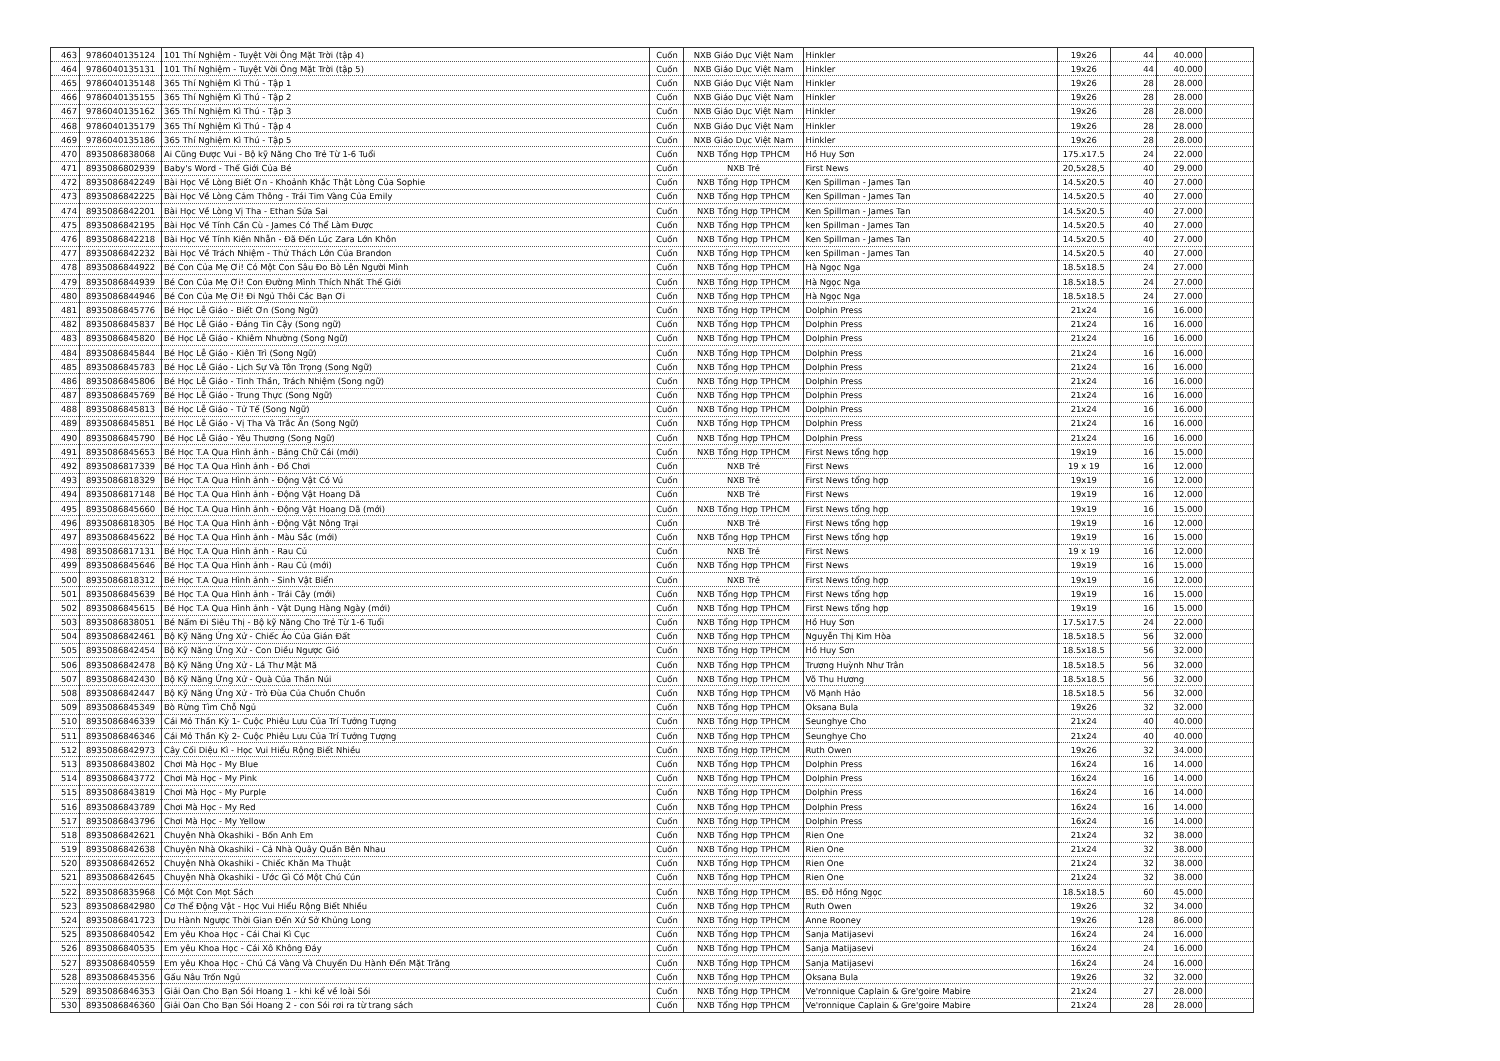| 463 | 9786040135124 | 101 Thí Nghiệm - Tuyệt Vời Ông Mặt Trời (tập 4) | Cuốn | NXB Giáo Dục Việt Nam | Hinkler | 19x26 | 44 | 40.000 | |
| 464 | 9786040135131 | 101 Thí Nghiệm - Tuyệt Vời Ông Mặt Trời (tập 5) | Cuốn | NXB Giáo Dục Việt Nam | Hinkler | 19x26 | 44 | 40.000 | |
| 465 | 9786040135148 | 365 Thí Nghiệm Kì Thú - Tập 1 | Cuốn | NXB Giáo Dục Việt Nam | Hinkler | 19x26 | 28 | 28.000 | |
| 466 | 9786040135155 | 365 Thí Nghiệm Kì Thú - Tập 2 | Cuốn | NXB Giáo Dục Việt Nam | Hinkler | 19x26 | 28 | 28.000 | |
| 467 | 9786040135162 | 365 Thí Nghiệm Kì Thú - Tập 3 | Cuốn | NXB Giáo Dục Việt Nam | Hinkler | 19x26 | 28 | 28.000 | |
| 468 | 9786040135179 | 365 Thí Nghiệm Kì Thú - Tập 4 | Cuốn | NXB Giáo Dục Việt Nam | Hinkler | 19x26 | 28 | 28.000 | |
| 469 | 9786040135186 | 365 Thí Nghiệm Kì Thú - Tập 5 | Cuốn | NXB Giáo Dục Việt Nam | Hinkler | 19x26 | 28 | 28.000 | |
| 470 | 8935086838068 | Ai Cũng Được Vui - Bộ kỹ Năng Cho Trẻ Từ 1-6 Tuổi | Cuốn | NXB Tổng Hợp TPHCM | Hồ Huy Sơn | 175.x17.5 | 24 | 22.000 | |
| 471 | 8935086802939 | Baby's Word - Thế Giới Của Bé | Cuốn | NXB Trẻ | First News | 20,5x28,5 | 40 | 29.000 | |
| 472 | 8935086842249 | Bài Học Về Lòng Biết Ơn - Khoảnh Khắc Thật Lòng Của Sophie | Cuốn | NXB Tổng Hợp TPHCM | Ken Spillman - James Tan | 14.5x20.5 | 40 | 27.000 | |
| 473 | 8935086842225 | Bài Học Về Lòng Cảm Thông - Trái Tim Vàng Của Emily | Cuốn | NXB Tổng Hợp TPHCM | Ken Spillman - James Tan | 14.5x20.5 | 40 | 27.000 | |
| 474 | 8935086842201 | Bài Học Về Lòng Vị Tha - Ethan Sửa Sai | Cuốn | NXB Tổng Hợp TPHCM | Ken Spillman - James Tan | 14.5x20.5 | 40 | 27.000 | |
| 475 | 8935086842195 | Bài Học Về Tính Cần Cù - James Có Thể Làm Được | Cuốn | NXB Tổng Hợp TPHCM | ken Spillman - James Tan | 14.5x20.5 | 40 | 27.000 | |
| 476 | 8935086842218 | Bài Học Về Tính Kiên Nhẫn - Đã Đến Lúc Zara Lớn Khôn | Cuốn | NXB Tổng Hợp TPHCM | Ken Spillman - James Tan | 14.5x20.5 | 40 | 27.000 | |
| 477 | 8935086842232 | Bài Học Về Trách Nhiệm - Thử Thách Lớn Của Brandon | Cuốn | NXB Tổng Hợp TPHCM | ken Spillman - James Tan | 14.5x20.5 | 40 | 27.000 | |
| 478 | 8935086844922 | Bé Con Của Mẹ Ơi! Có Một Con Sâu Đo Bò Lên Người Mình | Cuốn | NXB Tổng Hợp TPHCM | Hà Ngọc Nga | 18.5x18.5 | 24 | 27.000 | |
| 479 | 8935086844939 | Bé Con Của Mẹ Ơi! Con Đường Mình Thích Nhất Thế Giới | Cuốn | NXB Tổng Hợp TPHCM | Hà Ngọc Nga | 18.5x18.5 | 24 | 27.000 | |
| 480 | 8935086844946 | Bé Con Của Mẹ Ơi! Đi Ngủ Thôi Các Bạn Ơi | Cuốn | NXB Tổng Hợp TPHCM | Hà Ngọc Nga | 18.5x18.5 | 24 | 27.000 | |
| 481 | 8935086845776 | Bé Học Lễ Giáo - Biết Ơn (Song Ngữ) | Cuốn | NXB Tổng Hợp TPHCM | Dolphin Press | 21x24 | 16 | 16.000 | |
| 482 | 8935086845837 | Bé Học Lễ Giáo - Đáng Tin Cậy (Song ngữ) | Cuốn | NXB Tổng Hợp TPHCM | Dolphin Press | 21x24 | 16 | 16.000 | |
| 483 | 8935086845820 | Bé Học Lễ Giáo - Khiêm Nhường (Song Ngữ) | Cuốn | NXB Tổng Hợp TPHCM | Dolphin Press | 21x24 | 16 | 16.000 | |
| 484 | 8935086845844 | Bé Học Lễ Giáo - Kiên Trì (Song Ngữ) | Cuốn | NXB Tổng Hợp TPHCM | Dolphin Press | 21x24 | 16 | 16.000 | |
| 485 | 8935086845783 | Bé Học Lễ Giáo - Lịch Sự Và Tôn Trọng (Song Ngữ) | Cuốn | NXB Tổng Hợp TPHCM | Dolphin Press | 21x24 | 16 | 16.000 | |
| 486 | 8935086845806 | Bé Học Lễ Giáo - Tinh Thần, Trách Nhiệm (Song ngữ) | Cuốn | NXB Tổng Hợp TPHCM | Dolphin Press | 21x24 | 16 | 16.000 | |
| 487 | 8935086845769 | Bé Học Lễ Giáo - Trung Thực (Song Ngữ) | Cuốn | NXB Tổng Hợp TPHCM | Dolphin Press | 21x24 | 16 | 16.000 | |
| 488 | 8935086845813 | Bé Học Lễ Giáo - Tử Tế (Song Ngữ) | Cuốn | NXB Tổng Hợp TPHCM | Dolphin Press | 21x24 | 16 | 16.000 | |
| 489 | 8935086845851 | Bé Học Lễ Giáo - Vị Tha Và Trắc Ẩn (Song Ngữ) | Cuốn | NXB Tổng Hợp TPHCM | Dolphin Press | 21x24 | 16 | 16.000 | |
| 490 | 8935086845790 | Bé Học Lễ Giáo - Yêu Thương (Song Ngữ) | Cuốn | NXB Tổng Hợp TPHCM | Dolphin Press | 21x24 | 16 | 16.000 | |
| 491 | 8935086845653 | Bé Học T.A Qua Hình ảnh - Bảng Chữ Cái (mới) | Cuốn | NXB Tổng Hợp TPHCM | First News tổng hợp | 19x19 | 16 | 15.000 | |
| 492 | 8935086817339 | Bé Học T.A Qua Hình ảnh - Đồ Chơi | Cuốn | NXB Trẻ | First News | 19 x 19 | 16 | 12.000 | |
| 493 | 8935086818329 | Bé Học T.A Qua Hình ảnh - Động Vật Có Vú | Cuốn | NXB Trẻ | First News tổng hợp | 19x19 | 16 | 12.000 | |
| 494 | 8935086817148 | Bé Học T.A Qua Hình ảnh - Động Vật Hoang Dã | Cuốn | NXB Trẻ | First News | 19x19 | 16 | 12.000 | |
| 495 | 8935086845660 | Bé Học T.A Qua Hình ảnh - Động Vật Hoang Dã (mới) | Cuốn | NXB Tổng Hợp TPHCM | First News tổng hợp | 19x19 | 16 | 15.000 | |
| 496 | 8935086818305 | Bé Học T.A Qua Hình ảnh - Động Vật Nông Trại | Cuốn | NXB Trẻ | First News tổng hợp | 19x19 | 16 | 12.000 | |
| 497 | 8935086845622 | Bé Học T.A Qua Hình ảnh - Màu Sắc (mới) | Cuốn | NXB Tổng Hợp TPHCM | First News tổng hợp | 19x19 | 16 | 15.000 | |
| 498 | 8935086817131 | Bé Học T.A Qua Hình ảnh - Rau Củ | Cuốn | NXB Trẻ | First News | 19 x 19 | 16 | 12.000 | |
| 499 | 8935086845646 | Bé Học T.A Qua Hình ảnh - Rau Củ (mới) | Cuốn | NXB Tổng Hợp TPHCM | First News | 19x19 | 16 | 15.000 | |
| 500 | 8935086818312 | Bé Học T.A Qua Hình ảnh - Sinh Vật Biển | Cuốn | NXB Trẻ | First News tổng hợp | 19x19 | 16 | 12.000 | |
| 501 | 8935086845639 | Bé Học T.A Qua Hình ảnh - Trái Cây (mới) | Cuốn | NXB Tổng Hợp TPHCM | First News tổng hợp | 19x19 | 16 | 15.000 | |
| 502 | 8935086845615 | Bé Học T.A Qua Hình ảnh - Vật Dụng Hàng Ngày (mới) | Cuốn | NXB Tổng Hợp TPHCM | First News tổng hợp | 19x19 | 16 | 15.000 | |
| 503 | 8935086838051 | Bé Nấm Đi Siêu Thị - Bộ kỹ Năng Cho Trẻ Từ 1-6 Tuổi | Cuốn | NXB Tổng Hợp TPHCM | Hồ Huy Sơn | 17.5x17.5 | 24 | 22.000 | |
| 504 | 8935086842461 | Bộ Kỹ Năng Ứng Xử - Chiếc Áo Của Gián Đất | Cuốn | NXB Tổng Hợp TPHCM | Nguyễn Thị Kim Hòa | 18.5x18.5 | 56 | 32.000 | |
| 505 | 8935086842454 | Bộ Kỹ Năng Ứng Xử - Con Diều Ngược Gió | Cuốn | NXB Tổng Hợp TPHCM | Hồ Huy Sơn | 18.5x18.5 | 56 | 32.000 | |
| 506 | 8935086842478 | Bộ Kỹ Năng Ứng Xử - Lá Thư Mật Mã | Cuốn | NXB Tổng Hợp TPHCM | Trương Huỳnh Như Trân | 18.5x18.5 | 56 | 32.000 | |
| 507 | 8935086842430 | Bộ Kỹ Năng Ứng Xử - Quà Của Thần Núi | Cuốn | NXB Tổng Hợp TPHCM | Võ Thu Hương | 18.5x18.5 | 56 | 32.000 | |
| 508 | 8935086842447 | Bộ Kỹ Năng Ứng Xử - Trò Đùa Của Chuồn Chuồn | Cuốn | NXB Tổng Hợp TPHCM | Võ Mạnh Hảo | 18.5x18.5 | 56 | 32.000 | |
| 509 | 8935086845349 | Bò Rừng Tìm Chỗ Ngủ | Cuốn | NXB Tổng Hợp TPHCM | Oksana Bula | 19x26 | 32 | 32.000 | |
| 510 | 8935086846339 | Cái Mỏ Thần Kỳ 1- Cuộc Phiêu Lưu Của Trí Tưởng Tượng | Cuốn | NXB Tổng Hợp TPHCM | Seunghye Cho | 21x24 | 40 | 40.000 | |
| 511 | 8935086846346 | Cái Mỏ Thần Kỳ 2- Cuộc Phiêu Lưu Của Trí Tưởng Tượng | Cuốn | NXB Tổng Hợp TPHCM | Seunghye Cho | 21x24 | 40 | 40.000 | |
| 512 | 8935086842973 | Cây Cối Diệu Kì - Học Vui Hiểu Rộng Biết Nhiều | Cuốn | NXB Tổng Hợp TPHCM | Ruth Owen | 19x26 | 32 | 34.000 | |
| 513 | 8935086843802 | Chơi Mà Học - My Blue | Cuốn | NXB Tổng Hợp TPHCM | Dolphin Press | 16x24 | 16 | 14.000 | |
| 514 | 8935086843772 | Chơi Mà Học - My Pink | Cuốn | NXB Tổng Hợp TPHCM | Dolphin Press | 16x24 | 16 | 14.000 | |
| 515 | 8935086843819 | Chơi Mà Học - My Purple | Cuốn | NXB Tổng Hợp TPHCM | Dolphin Press | 16x24 | 16 | 14.000 | |
| 516 | 8935086843789 | Chơi Mà Học - My Red | Cuốn | NXB Tổng Hợp TPHCM | Dolphin Press | 16x24 | 16 | 14.000 | |
| 517 | 8935086843796 | Chơi Mà Học - My Yellow | Cuốn | NXB Tổng Hợp TPHCM | Dolphin Press | 16x24 | 16 | 14.000 | |
| 518 | 8935086842621 | Chuyện Nhà Okashiki - Bốn Anh Em | Cuốn | NXB Tổng Hợp TPHCM | Rien One | 21x24 | 32 | 38.000 | |
| 519 | 8935086842638 | Chuyện Nhà Okashiki - Cả Nhà Quây Quần Bên Nhau | Cuốn | NXB Tổng Hợp TPHCM | Rien One | 21x24 | 32 | 38.000 | |
| 520 | 8935086842652 | Chuyện Nhà Okashiki - Chiếc Khăn Ma Thuật | Cuốn | NXB Tổng Hợp TPHCM | Rien One | 21x24 | 32 | 38.000 | |
| 521 | 8935086842645 | Chuyện Nhà Okashiki - Ước Gì Có Một Chú Cún | Cuốn | NXB Tổng Hợp TPHCM | Rien One | 21x24 | 32 | 38.000 | |
| 522 | 8935086835968 | Có Một Con Mọt Sách | Cuốn | NXB Tổng Hợp TPHCM | BS. Đỗ Hồng Ngọc | 18.5x18.5 | 60 | 45.000 | |
| 523 | 8935086842980 | Cơ Thể Động Vật - Học Vui Hiểu Rộng Biết Nhiều | Cuốn | NXB Tổng Hợp TPHCM | Ruth Owen | 19x26 | 32 | 34.000 | |
| 524 | 8935086841723 | Du Hành Ngược Thời Gian Đến Xứ Sở Khủng Long | Cuốn | NXB Tổng Hợp TPHCM | Anne Rooney | 19x26 | 128 | 86.000 | |
| 525 | 8935086840542 | Em yêu Khoa Học - Cái Chai Kì Cục | Cuốn | NXB Tổng Hợp TPHCM | Sanja Matijasevi | 16x24 | 24 | 16.000 | |
| 526 | 8935086840535 | Em yêu Khoa Học - Cái Xô Không Đáy | Cuốn | NXB Tổng Hợp TPHCM | Sanja Matijasevi | 16x24 | 24 | 16.000 | |
| 527 | 8935086840559 | Em yêu Khoa Học - Chú Cá Vàng Và Chuyến Du Hành Đến Mặt Trăng | Cuốn | NXB Tổng Hợp TPHCM | Sanja Matijasevi | 16x24 | 24 | 16.000 | |
| 528 | 8935086845356 | Gấu Nâu Trốn Ngủ | Cuốn | NXB Tổng Hợp TPHCM | Oksana Bula | 19x26 | 32 | 32.000 | |
| 529 | 8935086846353 | Giải Oan Cho Bạn Sói Hoang 1 - khi kể về loài Sói | Cuốn | NXB Tổng Hợp TPHCM | Ve'ronnique Caplain & Gre'goire Mabire | 21x24 | 27 | 28.000 | |
| 530 | 8935086846360 | Giải Oan Cho Bạn Sói Hoang 2 - con Sói rơi ra từ trang sách | Cuốn | NXB Tổng Hợp TPHCM | Ve'ronnique Caplain & Gre'goire Mabire | 21x24 | 28 | 28.000 | |